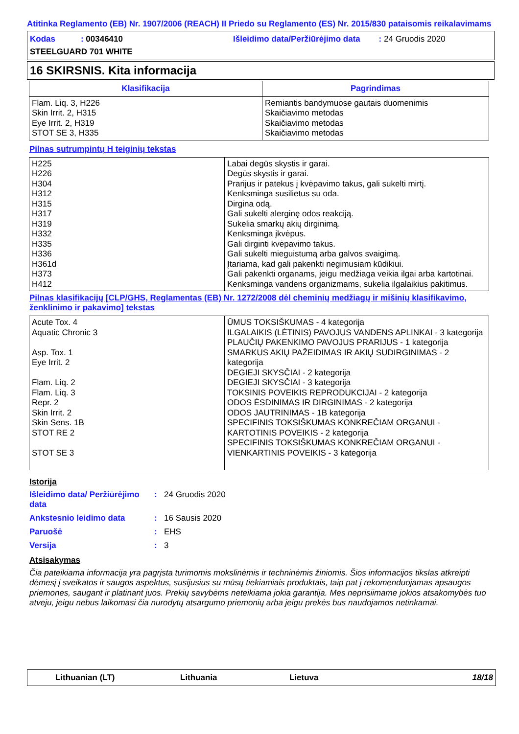Atitinka Reglamento (EB) Nr. 1907/2006 (REACH) II Priedo su Reglamento (ES) Nr. 2015/830 pataisomis reikalavimams
Kodas : 00346410 Išleidimo data/Peržiūrėjimo data : 24 Gruodis 2020
STEELGUARD 701 WHITE
16 SKIRSNIS. Kita informacija
| Klasifikacija | Pagrindimas |
| --- | --- |
| Flam. Liq. 3, H226 Skin Irrit. 2, H315 Eye Irrit. 2, H319 STOT SE 3, H335 | Remiantis bandymuose gautais duomenimis Skaičiavimo metodas Skaičiavimo metodas Skaičiavimo metodas |
Pilnas sutrumpintų H teiginių tekstas
| H225 H226 H304 H312 H315 H317 H319 H332 H335 H336 H361d H373 H412 | Labai degūs skystis ir garai. Degūs skystis ir garai. Prarijus ir patekus į kvėpavimo takus, gali sukelti mirtį. Kenksminga susilietus su oda. Dirgina odą. Gali sukelti alerginę odos reakciją. Sukelia smarkų akių dirginimą. Kenksminga įkvėpus. Gali dirginti kvėpavimo takus. Gali sukelti mieguistumą arba galvos svaigimą. Įtariama, kad gali pakenkti negimusiam kūdikiui. Gali pakenkti organams, jeigu medžiaga veikia ilgai arba kartotinai. Kenksminga vandens organizmams, sukelia ilgalaikius pakitimus. |
Pilnas klasifikacijų [CLP/GHS, Reglamentas (EB) Nr. 1272/2008 dėl cheminių medžiagų ir mišinių klasifikavimo, ženklinimo ir pakavimo] tekstas
| Acute Tox. 4 Aquatic Chronic 3 Asp. Tox. 1 Eye Irrit. 2 Flam. Liq. 2 Flam. Liq. 3 Repr. 2 Skin Irrit. 2 Skin Sens. 1B STOT RE 2 STOT SE 3 | ŪMUS TOKSIŠKUMAS - 4 kategorija ILGALAIKIS (LĖTINIS) PAVOJUS VANDENS APLINKAI - 3 kategorija PLAUČIŲ PAKENKIMO PAVOJUS PRARIJUS - 1 kategorija SMARKUS AKIŲ PAŽEIDIMAS IR AKIŲ SUDIRGINIMAS - 2 kategorija DEGIEJI SKYSČIAI - 2 kategorija DEGIEJI SKYSČIAI - 3 kategorija TOKSINIS POVEIKIS REPRODUKCIJAI - 2 kategorija ODOS ĖSDINIMAS IR DIRGINIMAS - 2 kategorija ODOS JAUTRINIMAS - 1B kategorija SPECIFINIS TOKSIŠKUMAS KONKREČIAM ORGANUI - KARTOTINIS POVEIKIS - 2 kategorija SPECIFINIS TOKSIŠKUMAS KONKREČIAM ORGANUI - VIENKARTINIS POVEIKIS - 3 kategorija |
Istorija
Išleidimo data/ Peržiūrėjimo data: 24 Gruodis 2020 Ankstesnio leidimo data: 16 Sausis 2020 Paruošė: EHS Versija: 3
Atsisakymas
Čia pateikiama informacija yra pagrįsta turimomis mokslinėmis ir techninėmis žiniomis. Šios informacijos tikslas atkreipti dėmesį į sveikatos ir saugos aspektus, susijusius su mūsų tiekiamiais produktais, taip pat į rekomenduojamas apsaugos priemones, saugant ir platinant juos. Prekių savybėms neteikiama jokia garantija. Mes neprisiimame jokios atsakomybės tuo atveju, jeigu nebus laikomasi čia nurodytų atsargumo priemonių arba jeigu prekės bus naudojamos netinkamai.
Lithuanian (LT) Lithuania Lietuva 18/18